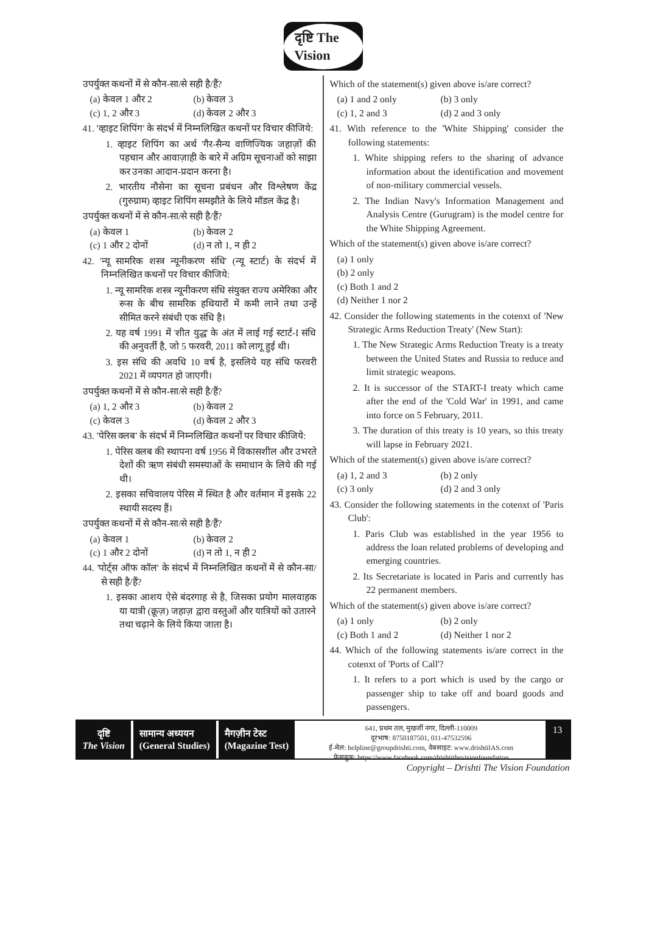दृष्टि The Vision
उपर्युक्त कथनों में से कौन-सा/से सही है/हैं?
(a) केवल 1 और 2 (b) केवल 3 (c) 1, 2 और 3 (d) केवल 2 और 3
41. 'व्हाइट शिपिंग' के संदर्भ में निम्नलिखित कथनों पर विचार कीजिये:
1. व्हाइट शिपिंग का अर्थ 'गैर-सैन्य वाणिज्यिक जहाज़ों की पहचान और आवाज़ाही के बारे में अग्रिम सूचनाओं को साझा कर उनका आदान-प्रदान करना है।
2. भारतीय नौसेना का सूचना प्रबंधन और विश्लेषण केंद्र (गुरुग्राम) व्हाइट शिपिंग समझौते के लिये मॉडल केंद्र है।
उपर्युक्त कथनों में से कौन-सा/से सही है/हैं?
(a) केवल 1 (b) केवल 2 (c) 1 और 2 दोनों (d) न तो 1, न ही 2
42. 'न्यू सामरिक शस्त्र न्यूनीकरण संधि' (न्यू स्टार्ट) के संदर्भ में निम्नलिखित कथनों पर विचार कीजिये:
1. न्यू सामरिक शस्त्र न्यूनीकरण संधि संयुक्त राज्य अमेरिका और रूस के बीच सामरिक हथियारों में कमी लाने तथा उन्हें सीमित करने संबंधी एक संधि है।
2. यह वर्ष 1991 में 'शीत युद्ध' के अंत में लाई गई स्टार्ट-I संधि की अनुवर्ती है, जो 5 फरवरी, 2011 को लागू हुई थी।
3. इस संधि की अवधि 10 वर्ष है, इसलिये यह संधि फरवरी 2021 में व्यपगत हो जाएगी।
उपर्युक्त कथनों में से कौन-सा/से सही है/हैं?
(a) 1, 2 और 3 (b) केवल 2 (c) केवल 3 (d) केवल 2 और 3
43. 'पेरिस क्लब' के संदर्भ में निम्नलिखित कथनों पर विचार कीजिये:
1. पेरिस क्लब की स्थापना वर्ष 1956 में विकासशील और उभरते देशों की ऋण संबंधी समस्याओं के समाधान के लिये की गई थी।
2. इसका सचिवालय पेरिस में स्थित है और वर्तमान में इसके 22 स्थायी सदस्य हैं।
उपर्युक्त कथनों में से कौन-सा/से सही है/हैं?
(a) केवल 1 (b) केवल 2 (c) 1 और 2 दोनों (d) न तो 1, न ही 2
44. 'पोर्ट्स ऑफ कॉल' के संदर्भ में निम्नलिखित कथनों में से कौन-सा/से सही है/हैं?
1. इसका आशय ऐसे बंदरगाह से है, जिसका प्रयोग मालवाहक या यात्री (क्रूज़) जहाज़ द्वारा वस्तुओं और यात्रियों को उतारने तथा चढ़ाने के लिये किया जाता है।
Which of the statement(s) given above is/are correct?
(a) 1 and 2 only (b) 3 only (c) 1, 2 and 3 (d) 2 and 3 only
41. With reference to the 'White Shipping' consider the following statements:
1. White shipping refers to the sharing of advance information about the identification and movement of non-military commercial vessels.
2. The Indian Navy's Information Management and Analysis Centre (Gurugram) is the model centre for the White Shipping Agreement.
Which of the statement(s) given above is/are correct?
(a) 1 only
(b) 2 only
(c) Both 1 and 2
(d) Neither 1 nor 2
42. Consider the following statements in the cotenxt of 'New Strategic Arms Reduction Treaty' (New Start):
1. The New Strategic Arms Reduction Treaty is a treaty between the United States and Russia to reduce and limit strategic weapons.
2. It is successor of the START-I treaty which came after the end of the 'Cold War' in 1991, and came into force on 5 February, 2011.
3. The duration of this treaty is 10 years, so this treaty will lapse in February 2021.
Which of the statement(s) given above is/are correct?
(a) 1, 2 and 3 (b) 2 only (c) 3 only (d) 2 and 3 only
43. Consider the following statements in the cotenxt of 'Paris Club':
1. Paris Club was established in the year 1956 to address the loan related problems of developing and emerging countries.
2. Its Secretariate is located in Paris and currently has 22 permanent members.
Which of the statement(s) given above is/are correct?
(a) 1 only (b) 2 only (c) Both 1 and 2 (d) Neither 1 nor 2
44. Which of the following statements is/are correct in the cotenxt of 'Ports of Call'?
1. It refers to a port which is used by the cargo or passenger ship to take off and board goods and passengers.
दृष्टि
The Vision
सामान्य अध्ययन
(General Studies)
मैगज़ीन टेस्ट
(Magazine Test)
641, प्रथम तल, मुखर्जी नगर, दिल्ली-110009
दूरभाष: 8750187501, 011-47532596
ई-मेल: helpline@groupdrishti.com, वेबसाइट: www.drishtiIAS.com
फेसबुक: https://www.facebook.com/drishtithevisionfoundation
13
Copyright – Drishti The Vision Foundation